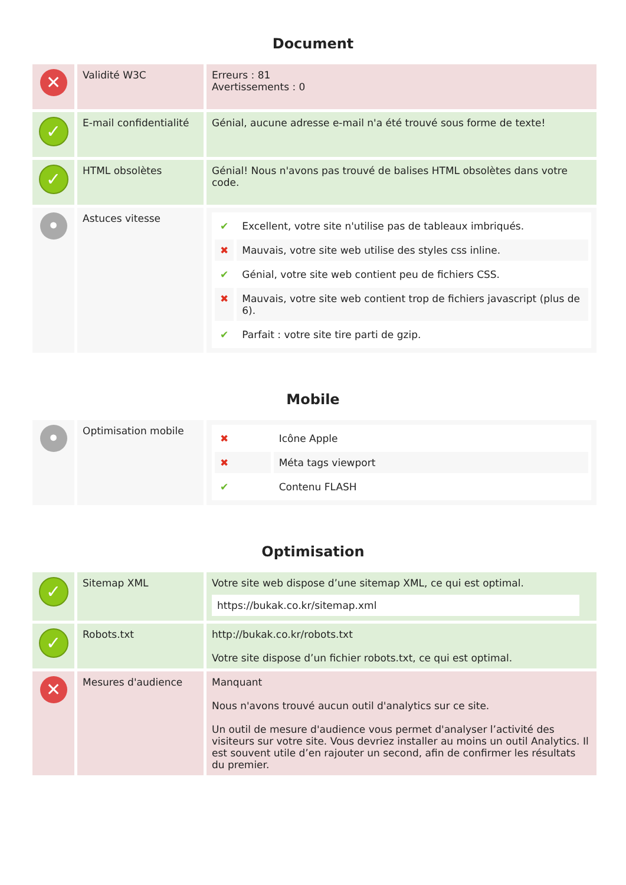Document
| ✕ | Validité W3C | Erreurs : 81 Avertissements : 0 |
| ✓ | E-mail confidentialité | Génial, aucune adresse e-mail n'a été trouvé sous forme de texte! |
| ✓ | HTML obsolètes | Génial! Nous n'avons pas trouvé de balises HTML obsolètes dans votre code. |
| • | Astuces vitesse | / ✔ / Excellent, votre site n'utilise pas de tableaux imbriqués. / / ✖ / Mauvais, votre site web utilise des styles css inline. / / ✔ / Génial, votre site web contient peu de fichiers CSS. / / ✖ / Mauvais, votre site web contient trop de fichiers javascript (plus de 6). / / ✔ / Parfait : votre site tire parti de gzip. / |
Mobile
| • | Optimisation mobile | / ✖ / Icône Apple / / ✖ / Méta tags viewport / / ✔ / Contenu FLASH / |
Optimisation
| ✓ | Sitemap XML | Votre site web dispose d’une sitemap XML, ce qui est optimal. https://bukak.co.kr/sitemap.xml |
| ✓ | Robots.txt | http://bukak.co.kr/robots.txt Votre site dispose d’un fichier robots.txt, ce qui est optimal. |
| ✕ | Mesures d'audience | Manquant Nous n'avons trouvé aucun outil d'analytics sur ce site. Un outil de mesure d'audience vous permet d'analyser l’activité des visiteurs sur votre site. Vous devriez installer au moins un outil Analytics. Il est souvent utile d’en rajouter un second, afin de confirmer les résultats du premier. |